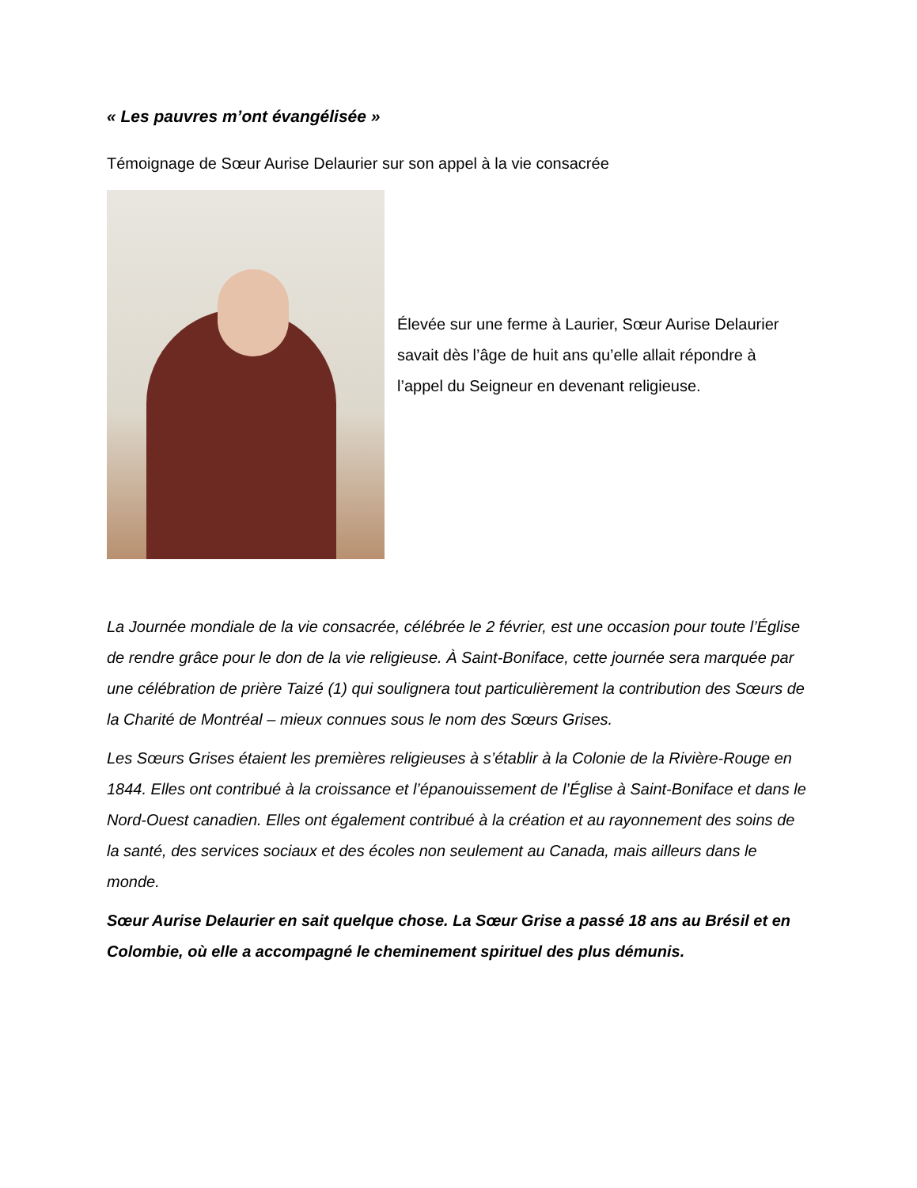« Les pauvres m’ont évangélisée »
Témoignage de Sœur Aurise Delaurier sur son appel à la vie consacrée
Élevée sur une ferme à Laurier, Sœur Aurise Delaurier savait dès l’âge de huit ans qu’elle allait répondre à l’appel du Seigneur en devenant religieuse.
La Journée mondiale de la vie consacrée, célébrée le 2 février, est une occasion pour toute l’Église de rendre grâce pour le don de la vie religieuse. À Saint-Boniface, cette journée sera marquée par une célébration de prière Taizé (1) qui soulignera tout particulièrement la contribution des Sœurs de la Charité de Montréal – mieux connues sous le nom des Sœurs Grises.
Les Sœurs Grises étaient les premières religieuses à s’établir à la Colonie de la Rivière-Rouge en 1844. Elles ont contribué à la croissance et l’épanouissement de l’Église à Saint-Boniface et dans le Nord-Ouest canadien. Elles ont également contribué à la création et au rayonnement des soins de la santé, des services sociaux et des écoles non seulement au Canada, mais ailleurs dans le monde.
Sœur Aurise Delaurier en sait quelque chose. La Sœur Grise a passé 18 ans au Brésil et en Colombie, où elle a accompagné le cheminement spirituel des plus démunis.